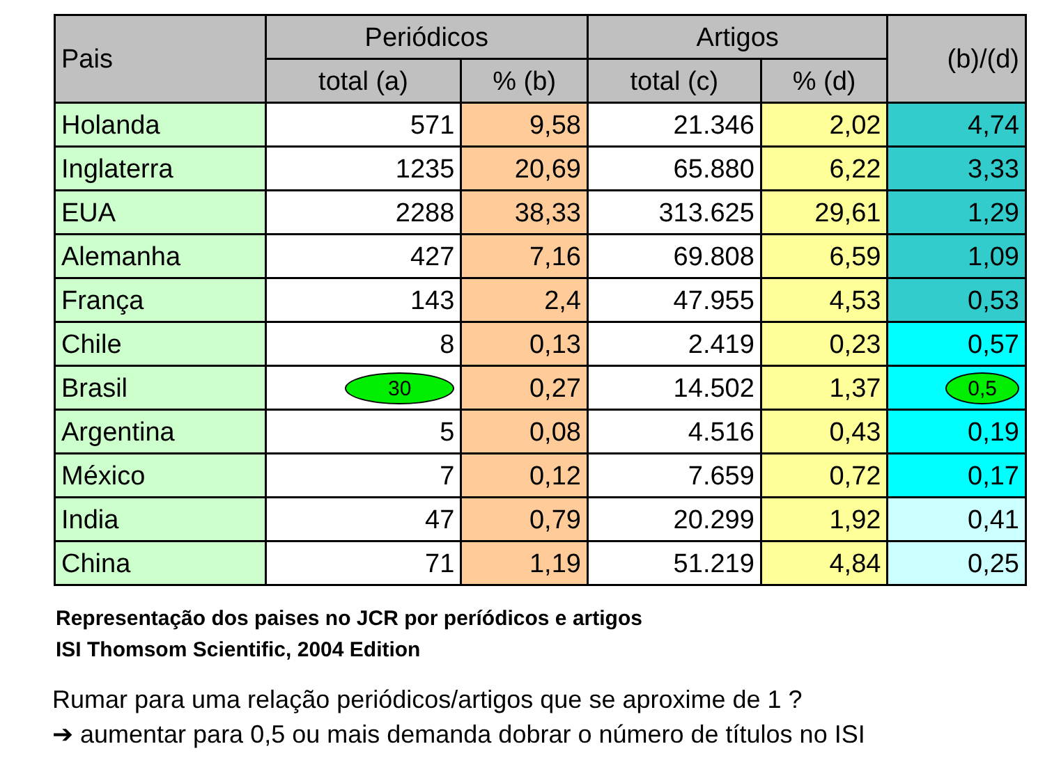| Pais | Periódicos | | Artigos | | (b)/(d) |
| --- | --- | --- | --- | --- | --- |
| | total (a) | % (b) | total (c) | % (d) | |
| Holanda | 571 | 9,58 | 21.346 | 2,02 | 4,74 |
| Inglaterra | 1235 | 20,69 | 65.880 | 6,22 | 3,33 |
| EUA | 2288 | 38,33 | 313.625 | 29,61 | 1,29 |
| Alemanha | 427 | 7,16 | 69.808 | 6,59 | 1,09 |
| França | 143 | 2,4 | 47.955 | 4,53 | 0,53 |
| Chile | 8 | 0,13 | 2.419 | 0,23 | 0,57 |
| Brasil | 30 | 0,27 | 14.502 | 1,37 | 0,5 |
| Argentina | 5 | 0,08 | 4.516 | 0,43 | 0,19 |
| México | 7 | 0,12 | 7.659 | 0,72 | 0,17 |
| India | 47 | 0,79 | 20.299 | 1,92 | 0,41 |
| China | 71 | 1,19 | 51.219 | 4,84 | 0,25 |
Representação dos paises no JCR por períódicos e artigos
ISI Thomsom Scientific, 2004 Edition
Rumar para uma relação periódicos/artigos que se aproxime de 1 ?
➔ aumentar para 0,5 ou mais demanda dobrar o número de títulos no ISI